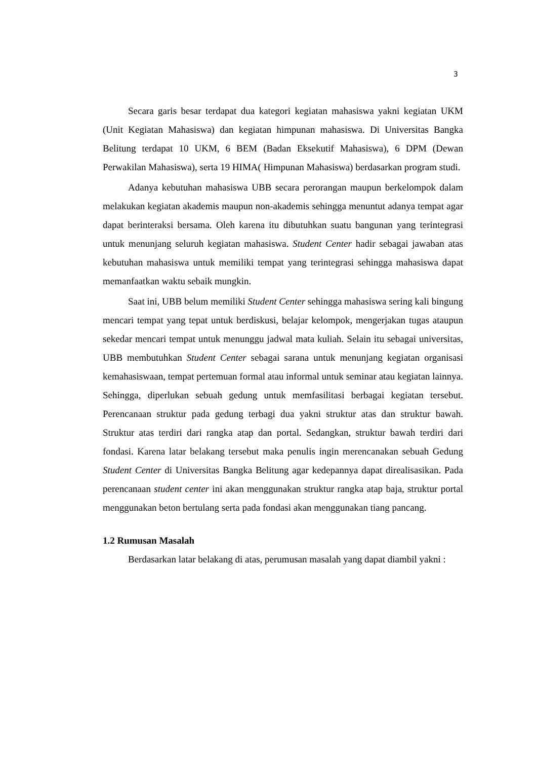3
Secara garis besar terdapat dua kategori kegiatan mahasiswa yakni kegiatan UKM (Unit Kegiatan Mahasiswa) dan kegiatan himpunan mahasiswa. Di Universitas Bangka Belitung terdapat 10 UKM, 6 BEM (Badan Eksekutif Mahasiswa), 6 DPM (Dewan Perwakilan Mahasiswa), serta 19 HIMA( Himpunan Mahasiswa) berdasarkan program studi.
Adanya kebutuhan mahasiswa UBB secara perorangan maupun berkelompok dalam melakukan kegiatan akademis maupun non-akademis sehingga menuntut adanya tempat agar dapat berinteraksi bersama. Oleh karena itu dibutuhkan suatu bangunan yang terintegrasi untuk menunjang seluruh kegiatan mahasiswa. Student Center hadir sebagai jawaban atas kebutuhan mahasiswa untuk memiliki tempat yang terintegrasi sehingga mahasiswa dapat memanfaatkan waktu sebaik mungkin.
Saat ini, UBB belum memiliki Student Center sehingga mahasiswa sering kali bingung mencari tempat yang tepat untuk berdiskusi, belajar kelompok, mengerjakan tugas ataupun sekedar mencari tempat untuk menunggu jadwal mata kuliah. Selain itu sebagai universitas, UBB membutuhkan Student Center sebagai sarana untuk menunjang kegiatan organisasi kemahasiswaan, tempat pertemuan formal atau informal untuk seminar atau kegiatan lainnya. Sehingga, diperlukan sebuah gedung untuk memfasilitasi berbagai kegiatan tersebut. Perencanaan struktur pada gedung terbagi dua yakni struktur atas dan struktur bawah. Struktur atas terdiri dari rangka atap dan portal. Sedangkan, struktur bawah terdiri dari fondasi. Karena latar belakang tersebut maka penulis ingin merencanakan sebuah Gedung Student Center di Universitas Bangka Belitung agar kedepannya dapat direalisasikan. Pada perencanaan student center ini akan menggunakan struktur rangka atap baja, struktur portal menggunakan beton bertulang serta pada fondasi akan menggunakan tiang pancang.
1.2 Rumusan Masalah
Berdasarkan latar belakang di atas, perumusan masalah yang dapat diambil yakni :